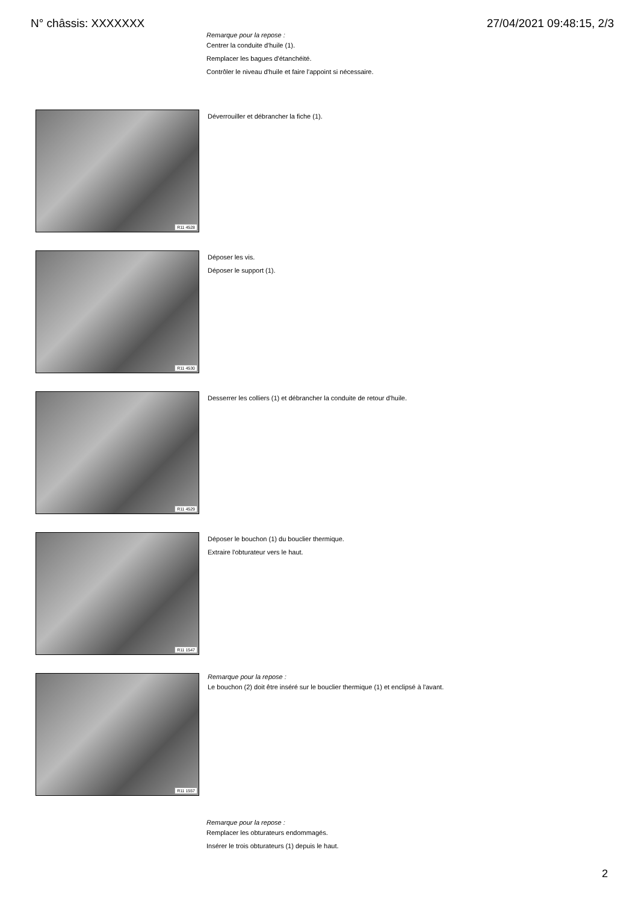N° châssis: XXXXXXX 27/04/2021 09:48:15, 2/3
Remarque pour la repose :
Centrer la conduite d'huile (1).
Remplacer les bagues d'étanchéité.
Contrôler le niveau d'huile et faire l'appoint si nécessaire.
R11 4528
Déverrouiller et débrancher la fiche (1).
R11 4530
Déposer les vis.
Déposer le support (1).
R11 4529
Desserrer les colliers (1) et débrancher la conduite de retour d'huile.
R11 1547
Déposer le bouchon (1) du bouclier thermique.
Extraire l'obturateur vers le haut.
R11 1557
Remarque pour la repose :
Le bouchon (2) doit être inséré sur le bouclier thermique (1) et enclipsé à l'avant.
Remarque pour la repose :
Remplacer les obturateurs endommagés.
Insérer le trois obturateurs (1) depuis le haut.
2